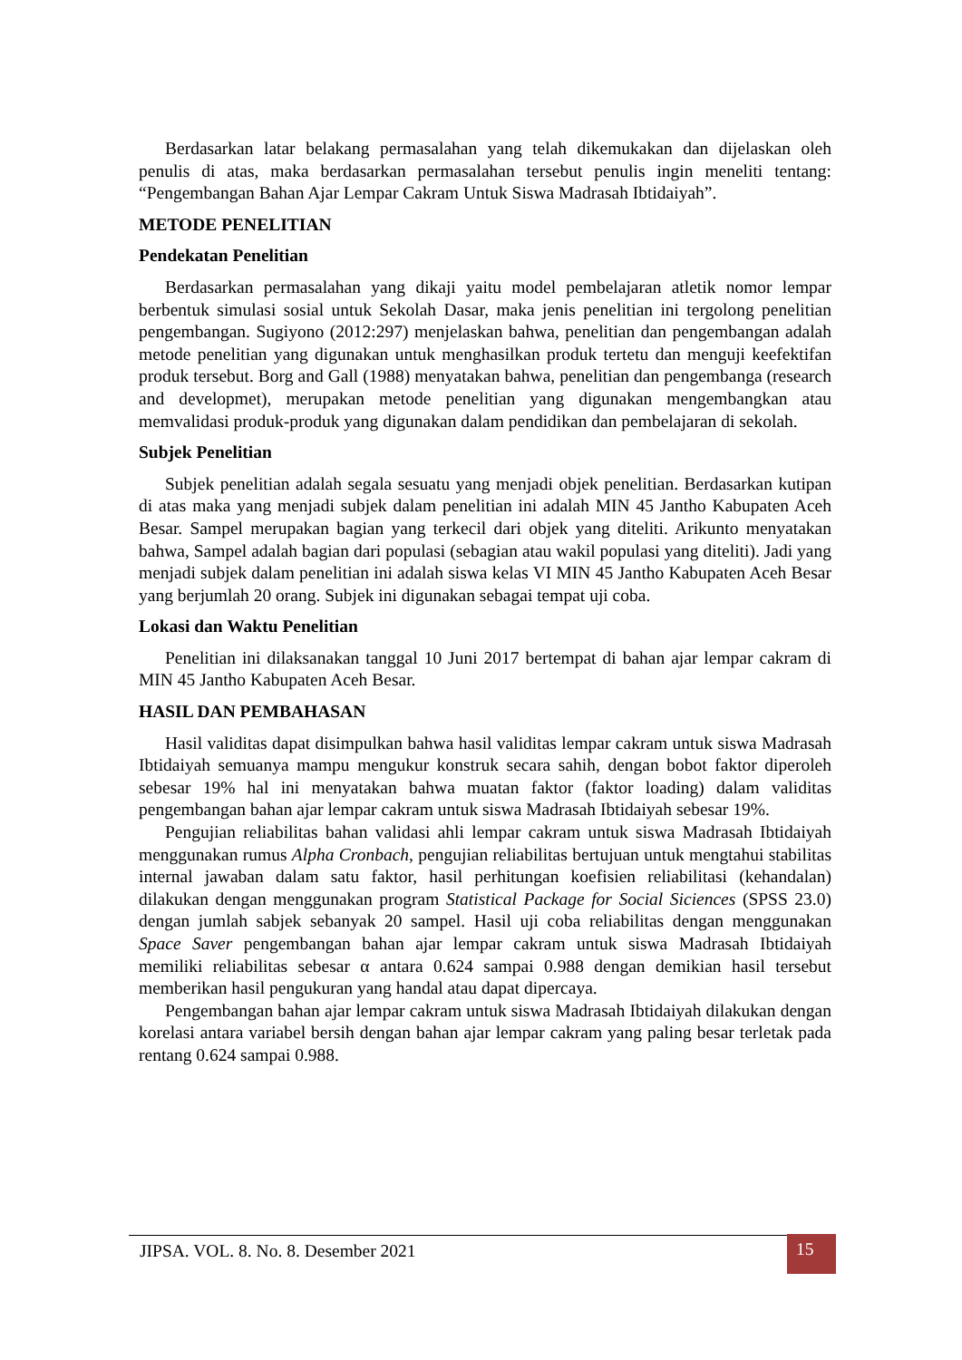Berdasarkan latar belakang permasalahan yang telah dikemukakan dan dijelaskan oleh penulis di atas, maka berdasarkan permasalahan tersebut penulis ingin meneliti tentang: “Pengembangan Bahan Ajar Lempar Cakram Untuk Siswa Madrasah Ibtidaiyah”.
METODE PENELITIAN
Pendekatan Penelitian
Berdasarkan permasalahan yang dikaji yaitu model pembelajaran atletik nomor lempar berbentuk simulasi sosial untuk Sekolah Dasar, maka jenis penelitian ini tergolong penelitian pengembangan. Sugiyono (2012:297) menjelaskan bahwa, penelitian dan pengembangan adalah metode penelitian yang digunakan untuk menghasilkan produk tertetu dan menguji keefektifan produk tersebut. Borg and Gall (1988) menyatakan bahwa, penelitian dan pengembanga (research and developmet), merupakan metode penelitian yang digunakan mengembangkan atau memvalidasi produk-produk yang digunakan dalam pendidikan dan pembelajaran di sekolah.
Subjek Penelitian
Subjek penelitian adalah segala sesuatu yang menjadi objek penelitian. Berdasarkan kutipan di atas maka yang menjadi subjek dalam penelitian ini adalah MIN 45 Jantho Kabupaten Aceh Besar. Sampel merupakan bagian yang terkecil dari objek yang diteliti. Arikunto menyatakan bahwa, Sampel adalah bagian dari populasi (sebagian atau wakil populasi yang diteliti). Jadi yang menjadi subjek dalam penelitian ini adalah siswa kelas VI MIN 45 Jantho Kabupaten Aceh Besar yang berjumlah 20 orang. Subjek ini digunakan sebagai tempat uji coba.
Lokasi dan Waktu Penelitian
Penelitian ini dilaksanakan tanggal 10 Juni 2017 bertempat di bahan ajar lempar cakram di MIN 45 Jantho Kabupaten Aceh Besar.
HASIL DAN PEMBAHASAN
Hasil validitas dapat disimpulkan bahwa hasil validitas lempar cakram untuk siswa Madrasah Ibtidaiyah semuanya mampu mengukur konstruk secara sahih, dengan bobot faktor diperoleh sebesar 19% hal ini menyatakan bahwa muatan faktor (faktor loading) dalam validitas pengembangan bahan ajar lempar cakram untuk siswa Madrasah Ibtidaiyah sebesar 19%.
Pengujian reliabilitas bahan validasi ahli lempar cakram untuk siswa Madrasah Ibtidaiyah menggunakan rumus Alpha Cronbach, pengujian reliabilitas bertujuan untuk mengtahui stabilitas internal jawaban dalam satu faktor, hasil perhitungan koefisien reliabilitasi (kehandalan) dilakukan dengan menggunakan program Statistical Package for Social Siciences (SPSS 23.0) dengan jumlah sabjek sebanyak 20 sampel. Hasil uji coba reliabilitas dengan menggunakan Space Saver pengembangan bahan ajar lempar cakram untuk siswa Madrasah Ibtidaiyah memiliki reliabilitas sebesar α antara 0.624 sampai 0.988 dengan demikian hasil tersebut memberikan hasil pengukuran yang handal atau dapat dipercaya.
Pengembangan bahan ajar lempar cakram untuk siswa Madrasah Ibtidaiyah dilakukan dengan korelasi antara variabel bersih dengan bahan ajar lempar cakram yang paling besar terletak pada rentang 0.624 sampai 0.988.
JIPSA. VOL. 8. No. 8. Desember 2021
15